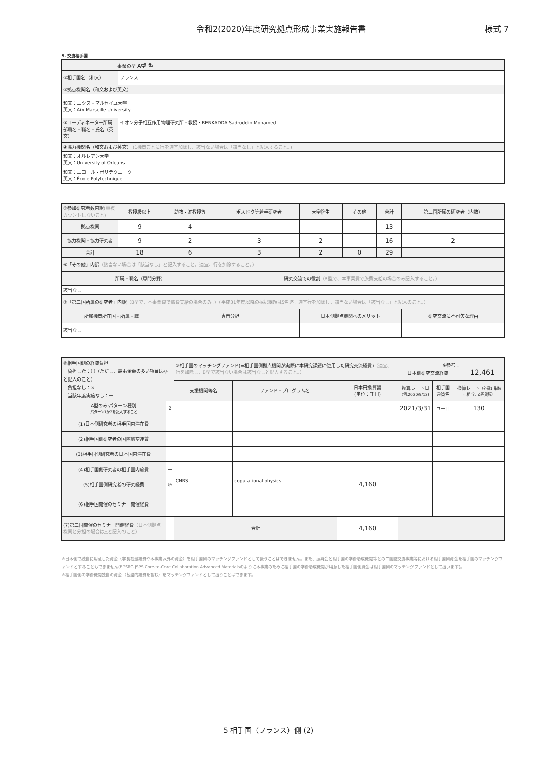令和2(2020)年度研究拠点形成事業実施報告書 様式 7
5. 交流相手国
| 事業の型 A型 型 | |
| ①相手国名（和文） | フランス |
| ②拠点機関名（和文および英文） | |
| 和文：エクス・マルセイユ大学 英文：Aix-Marseille University | |
| ③コーディネーター所属部局名・職名・氏名（英文） | イオン分子相互作用物理研究所・教授・BENKADDA Sadruddin Mohamed |
| ④協力機関名（和文および英文） (1機関ごとに行を適宜加除し、該当ない場合は「該当なし」と記入すること。) | |
| 和文：オルレアン大学 英文：University of Orleans | |
| 和文：エコール・ポリテクニーク 英文：École Polytechnique | |
| ⑤参加研究者数内訳 (重複カウントしないこと) | 教授級以上 | 助教・准教授等 | ポスドク等若手研究者 | 大学院生 | その他 | 合計 | 第三国所属の研究者（内数） |
| 拠点機関 | 9 | 4 | | | | 13 | |
| 協力機関・協力研究者 | 9 | 2 | 3 | 2 | | 16 | 2 |
| 合計 | 18 | 6 | 3 | 2 | 0 | 29 | |
| ⑥「その他」内訳 （該当ない場合は「該当なし」と記入すること。適宜、行を加除すること。） | | | | | | | |
| 所属・職名（専門分野） | | | 研究交流での役割 （B型で、本事業費で旅費支給の場合のみ記入すること。） | | | | |
| 該当なし | | | | | | | |
| ⑦「第三国所属の研究者」内訳 （B型で、本事業費で旅費支給の場合のみ。）（平成31年度以降の採択課題は5名迄。適宜行を加除し、該当ない場合は「該当なし」と記入のこと。） | | | | | | | |
| 所属機関所在国・所属・職 | | 専門分野 | | 日本側拠点機関へのメリット | | | 研究交流に不可欠な理由 |
| 該当なし | | | | | | | |
| ⑧相手国側の経費負担 負担した：〇（ただし、最も金額の多い項目は◎と記入のこと） 負担なし：× 当該年度実施なし：ー | | ⑨相手国のマッチングファンド(=相手国側拠点機関が実際に本研究課題に使用した研究交流経費) （適宜、行を加除し、B型で該当ない場合は該当なしと記入すること。） | | | ※参考： 日本側研究交流経費 12,461 | | |
| | | 支援機関等名 | ファンド・プログラム名 | 日本円換算額 (単位：千円) | 換算レート日 (例:2020/9/12) | 相手国通貨名 | 換算レート （外貨1 単位に相当する円貨額） |
| A型のみ:パターン種別 パターン1か2を記入すること | 2 | | | | 2021/3/31 | ユーロ | 130 |
| (1)日本側研究者の相手国内滞在費 | ー | | | | | | |
| (2)相手国側研究者の国際航空運賃 | ー | | | | | | |
| (3)相手国側研究者の日本国内滞在費 | ー | | | | | | |
| (4)相手国側研究者の相手国内旅費 | ー | | | | | | |
| (5)相手国側研究者の研究経費 | ◎ | CNRS | coputational physics | 4,160 | | | |
| (6)相手国開催のセミナー開催経費 | ー | | | | | | |
| (7)第三国開催のセミナー開催経費 （日本側拠点機関と分担の場合は△と記入のこと） | ー | 合計 | | 4,160 | | | |
※日本側で独自に用意した資金（学長裁量経費や本事業以外の資金）を相手国側のマッチングファンドとして扱うことはできません。また、振興会と相手国の学術助成機関等との二国間交流事業等における相手国側資金を相手国のマッチングファンドとすることもできません(EPSRC-JSPS Core-to-Core Collaboration Advanced Materialsのように本事業のために相手国の学術助成機関が用意した相手国側資金は相手国側のマッチングファンドとして扱います)。
※相手国側の学術機関独自の資金（基盤的経費を含む）をマッチングファンドとして扱うことはできます。
5 相手国（フランス）側 (2)